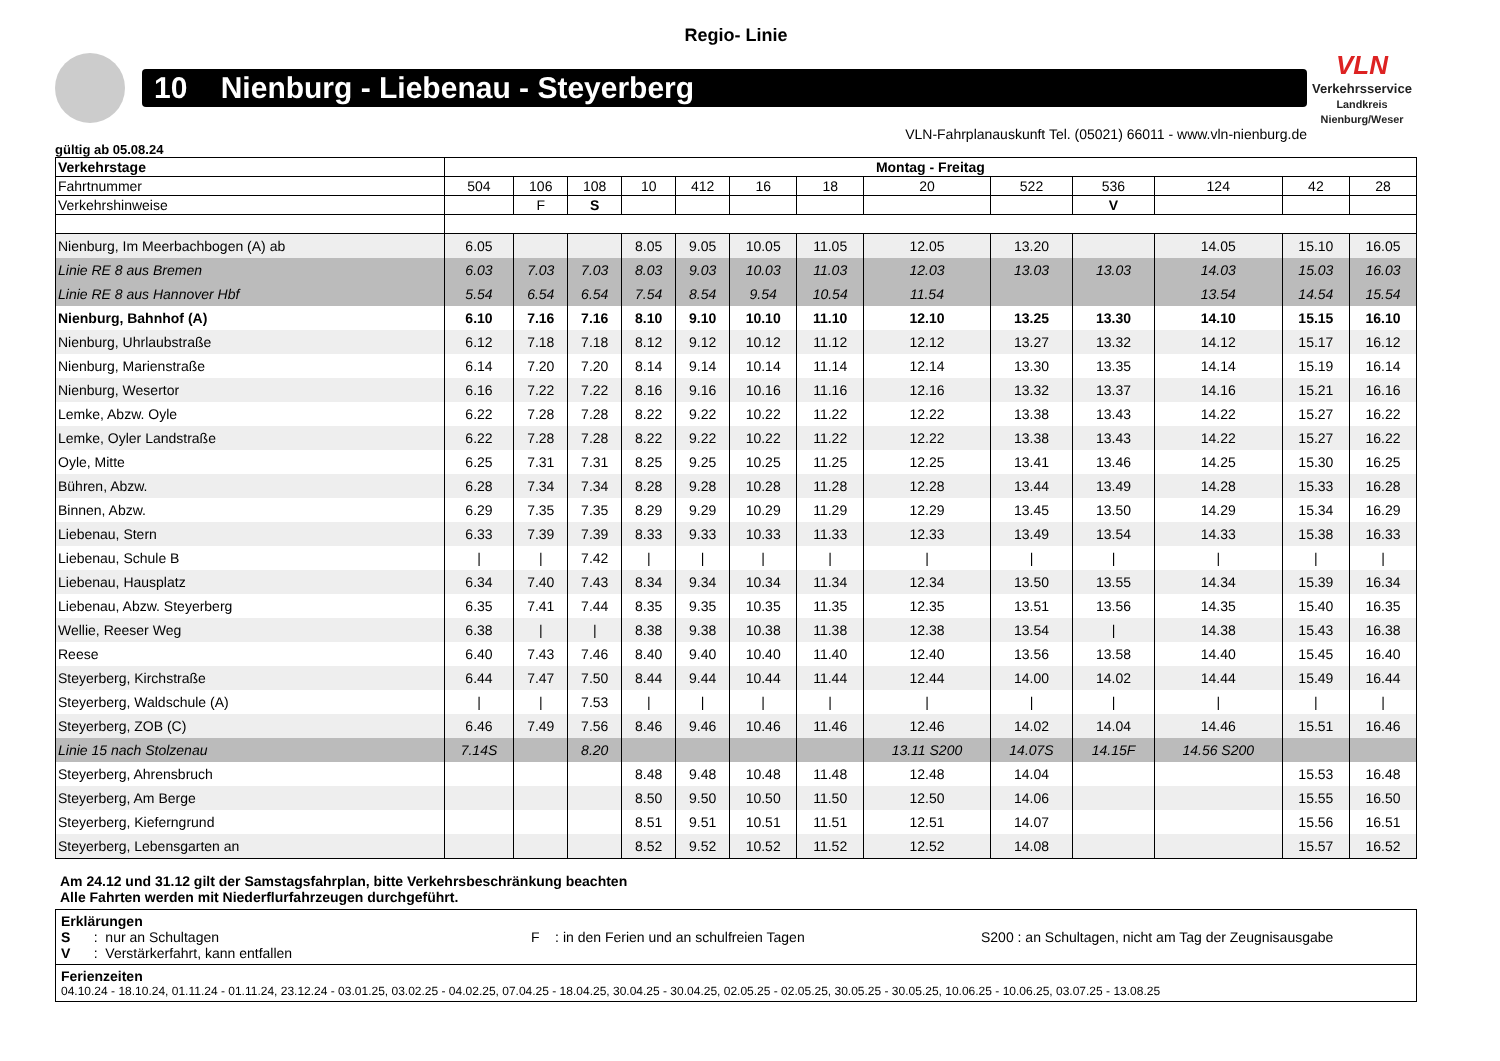Regio- Linie
10 Nienburg - Liebenau - Steyerberg
VLN
Verkehrsservice
Landkreis Nienburg/Weser
VLN-Fahrplanauskunft Tel. (05021) 66011 - www.vln-nienburg.de
gültig ab 05.08.24
| Verkehrstage | Montag - Freitag | | | | | | | | | | | | |
| Fahrtnummer | 504 | 106 | 108 | 10 | 412 | 16 | 18 | 20 | 522 | 536 | 124 | 42 | 28 |
| Verkehrshinweise | | F | S | | | | | | | V | | | |
| Nienburg, Im Meerbachbogen (A) ab | 6.05 | | | 8.05 | 9.05 | 10.05 | 11.05 | 12.05 | 13.20 | | 14.05 | 15.10 | 16.05 |
| Linie RE 8 aus Bremen | 6.03 | 7.03 | 7.03 | 8.03 | 9.03 | 10.03 | 11.03 | 12.03 | 13.03 | 13.03 | 14.03 | 15.03 | 16.03 |
| Linie RE 8 aus Hannover Hbf | 5.54 | 6.54 | 6.54 | 7.54 | 8.54 | 9.54 | 10.54 | 11.54 | | | 13.54 | 14.54 | 15.54 |
| Nienburg, Bahnhof (A) | 6.10 | 7.16 | 7.16 | 8.10 | 9.10 | 10.10 | 11.10 | 12.10 | 13.25 | 13.30 | 14.10 | 15.15 | 16.10 |
| Nienburg, Uhrlaubstraße | 6.12 | 7.18 | 7.18 | 8.12 | 9.12 | 10.12 | 11.12 | 12.12 | 13.27 | 13.32 | 14.12 | 15.17 | 16.12 |
| Nienburg, Marienstraße | 6.14 | 7.20 | 7.20 | 8.14 | 9.14 | 10.14 | 11.14 | 12.14 | 13.30 | 13.35 | 14.14 | 15.19 | 16.14 |
| Nienburg, Wesertor | 6.16 | 7.22 | 7.22 | 8.16 | 9.16 | 10.16 | 11.16 | 12.16 | 13.32 | 13.37 | 14.16 | 15.21 | 16.16 |
| Lemke, Abzw. Oyle | 6.22 | 7.28 | 7.28 | 8.22 | 9.22 | 10.22 | 11.22 | 12.22 | 13.38 | 13.43 | 14.22 | 15.27 | 16.22 |
| Lemke, Oyler Landstraße | 6.22 | 7.28 | 7.28 | 8.22 | 9.22 | 10.22 | 11.22 | 12.22 | 13.38 | 13.43 | 14.22 | 15.27 | 16.22 |
| Oyle, Mitte | 6.25 | 7.31 | 7.31 | 8.25 | 9.25 | 10.25 | 11.25 | 12.25 | 13.41 | 13.46 | 14.25 | 15.30 | 16.25 |
| Bühren, Abzw. | 6.28 | 7.34 | 7.34 | 8.28 | 9.28 | 10.28 | 11.28 | 12.28 | 13.44 | 13.49 | 14.28 | 15.33 | 16.28 |
| Binnen, Abzw. | 6.29 | 7.35 | 7.35 | 8.29 | 9.29 | 10.29 | 11.29 | 12.29 | 13.45 | 13.50 | 14.29 | 15.34 | 16.29 |
| Liebenau, Stern | 6.33 | 7.39 | 7.39 | 8.33 | 9.33 | 10.33 | 11.33 | 12.33 | 13.49 | 13.54 | 14.33 | 15.38 | 16.33 |
| Liebenau, Schule B | / | / | 7.42 | / | / | / | / | / | / | / | / | / | / |
| Liebenau, Hausplatz | 6.34 | 7.40 | 7.43 | 8.34 | 9.34 | 10.34 | 11.34 | 12.34 | 13.50 | 13.55 | 14.34 | 15.39 | 16.34 |
| Liebenau, Abzw. Steyerberg | 6.35 | 7.41 | 7.44 | 8.35 | 9.35 | 10.35 | 11.35 | 12.35 | 13.51 | 13.56 | 14.35 | 15.40 | 16.35 |
| Wellie, Reeser Weg | 6.38 | / | / | 8.38 | 9.38 | 10.38 | 11.38 | 12.38 | 13.54 | / | 14.38 | 15.43 | 16.38 |
| Reese | 6.40 | 7.43 | 7.46 | 8.40 | 9.40 | 10.40 | 11.40 | 12.40 | 13.56 | 13.58 | 14.40 | 15.45 | 16.40 |
| Steyerberg, Kirchstraße | 6.44 | 7.47 | 7.50 | 8.44 | 9.44 | 10.44 | 11.44 | 12.44 | 14.00 | 14.02 | 14.44 | 15.49 | 16.44 |
| Steyerberg, Waldschule (A) | / | / | 7.53 | / | / | / | / | / | / | / | / | / | / |
| Steyerberg, ZOB (C) | 6.46 | 7.49 | 7.56 | 8.46 | 9.46 | 10.46 | 11.46 | 12.46 | 14.02 | 14.04 | 14.46 | 15.51 | 16.46 |
| Linie 15 nach Stolzenau | 7.14S | | 8.20 | | | | | 13.11 S200 | 14.07S | 14.15F | 14.56 S200 | | |
| Steyerberg, Ahrensbruch | | | | 8.48 | 9.48 | 10.48 | 11.48 | 12.48 | 14.04 | | | 15.53 | 16.48 |
| Steyerberg, Am Berge | | | | 8.50 | 9.50 | 10.50 | 11.50 | 12.50 | 14.06 | | | 15.55 | 16.50 |
| Steyerberg, Kieferngrund | | | | 8.51 | 9.51 | 10.51 | 11.51 | 12.51 | 14.07 | | | 15.56 | 16.51 |
| Steyerberg, Lebensgarten an | | | | 8.52 | 9.52 | 10.52 | 11.52 | 12.52 | 14.08 | | | 15.57 | 16.52 |
Am 24.12 und 31.12 gilt der Samstagsfahrplan, bitte Verkehrsbeschränkung beachten
Alle Fahrten werden mit Niederflurfahrzeugen durchgeführt.
Erklärungen
S : nur an Schultagen F : in den Ferien und an schulfreien Tagen S200 : an Schultagen, nicht am Tag der Zeugnisausgabe
V : Verstärkerfahrt, kann entfallen
Ferienzeiten
04.10.24 - 18.10.24, 01.11.24 - 01.11.24, 23.12.24 - 03.01.25, 03.02.25 - 04.02.25, 07.04.25 - 18.04.25, 30.04.25 - 30.04.25, 02.05.25 - 02.05.25, 30.05.25 - 30.05.25, 10.06.25 - 10.06.25, 03.07.25 - 13.08.25